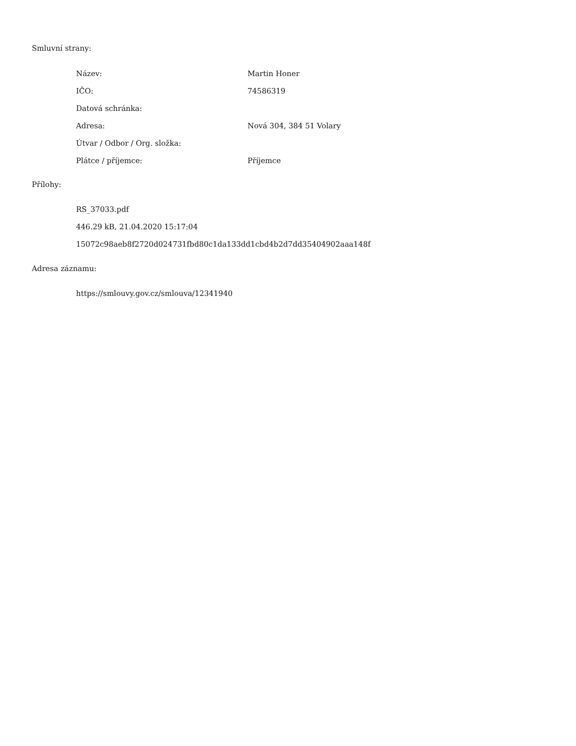Smluvní strany:
| Název: | Martin Honer |
| IČO: | 74586319 |
| Datová schránka: | |
| Adresa: | Nová 304, 384 51 Volary |
| Útvar / Odbor / Org. složka: | |
| Plátce / příjemce: | Příjemce |
Přílohy:
RS_37033.pdf
446.29 kB, 21.04.2020 15:17:04
15072c98aeb8f2720d024731fbd80c1da133dd1cbd4b2d7dd35404902aaa148f
Adresa záznamu:
https://smlouvy.gov.cz/smlouva/12341940